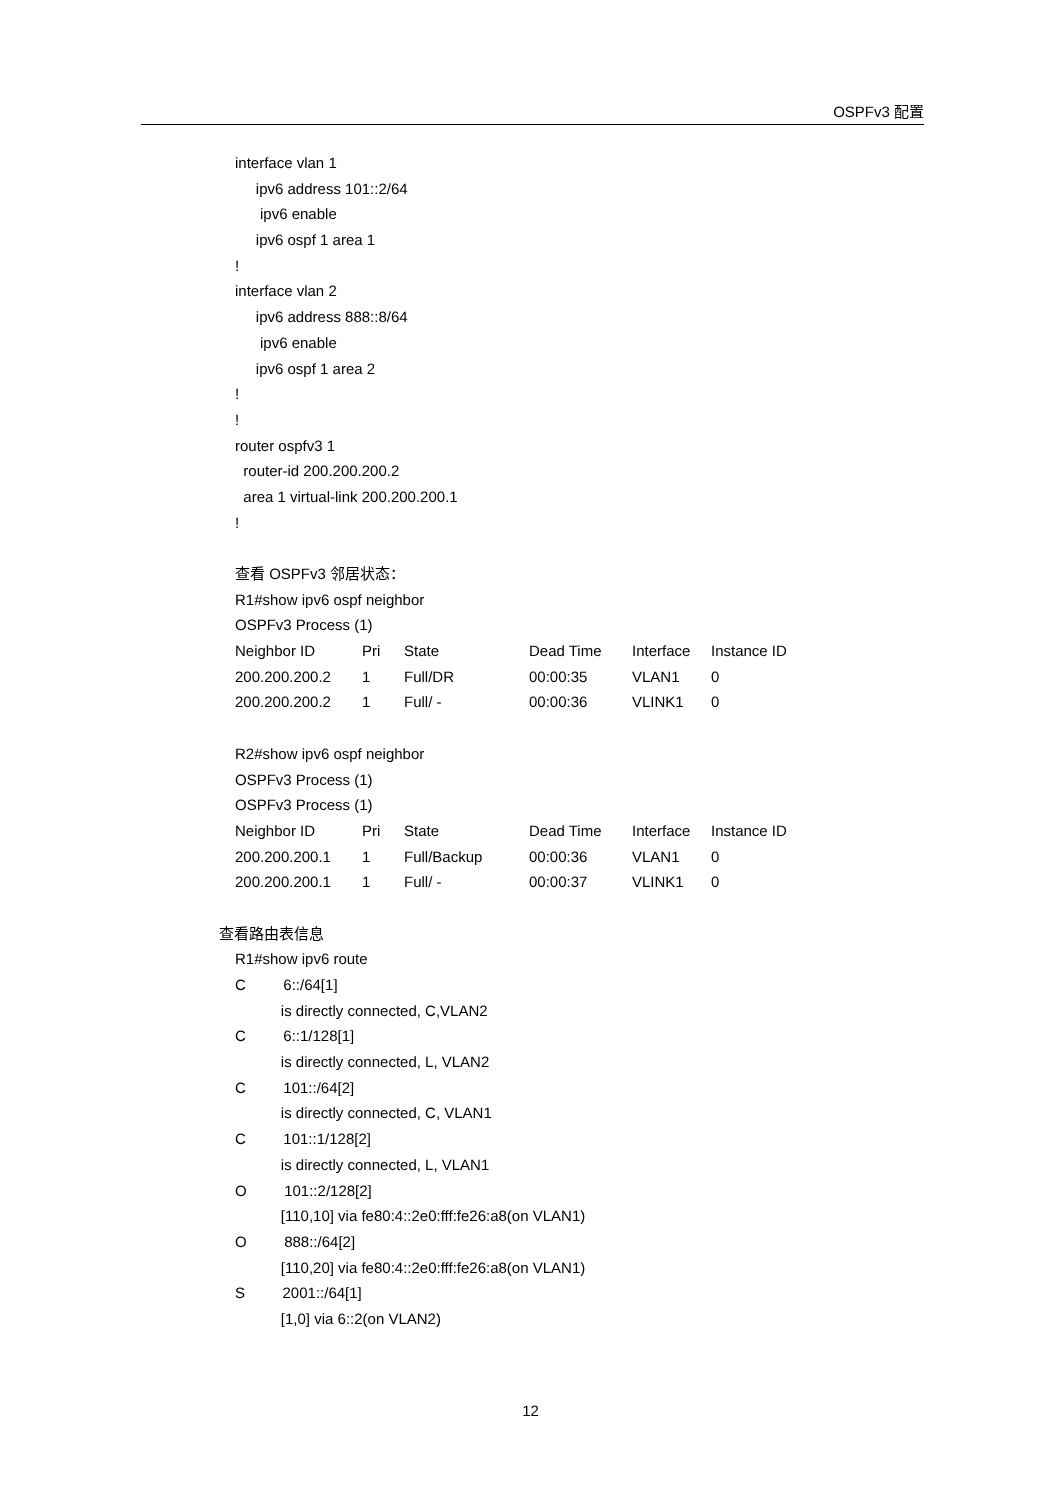OSPFv3 配置
interface vlan 1
ipv6 address 101::2/64
ipv6 enable
ipv6 ospf 1 area 1
!
interface vlan 2
ipv6 address 888::8/64
ipv6 enable
ipv6 ospf 1 area 2
!
!
router ospfv3 1
router-id 200.200.200.2
area 1 virtual-link 200.200.200.1
!
查看 OSPFv3 邻居状态：
R1#show ipv6 ospf neighbor
OSPFv3 Process (1)
Neighbor ID Pri State Dead Time Interface Instance ID
200.200.200.2 1 Full/DR 00:00:35 VLAN1 0
200.200.200.2 1 Full/ - 00:00:36 VLINK1 0
R2#show ipv6 ospf neighbor
OSPFv3 Process (1)
OSPFv3 Process (1)
Neighbor ID Pri State Dead Time Interface Instance ID
200.200.200.1 1 Full/Backup 00:00:36 VLAN1 0
200.200.200.1 1 Full/ - 00:00:37 VLINK1 0
查看路由表信息
R1#show ipv6 route
C 6::/64[1]
is directly connected, C,VLAN2
C 6::1/128[1]
is directly connected, L, VLAN2
C 101::/64[2]
is directly connected, C, VLAN1
C 101::1/128[2]
is directly connected, L, VLAN1
O 101::2/128[2]
[110,10] via fe80:4::2e0:fff:fe26:a8(on VLAN1)
O 888::/64[2]
[110,20] via fe80:4::2e0:fff:fe26:a8(on VLAN1)
S 2001::/64[1]
[1,0] via 6::2(on VLAN2)
12